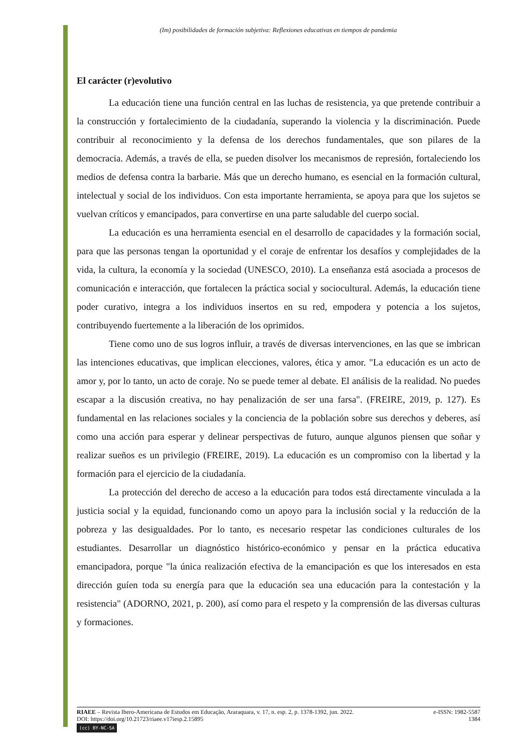(Im) posibilidades de formación subjetiva: Reflexiones educativas en tiempos de pandemia
El carácter (r)evolutivo
La educación tiene una función central en las luchas de resistencia, ya que pretende contribuir a la construcción y fortalecimiento de la ciudadanía, superando la violencia y la discriminación. Puede contribuir al reconocimiento y la defensa de los derechos fundamentales, que son pilares de la democracia. Además, a través de ella, se pueden disolver los mecanismos de represión, fortaleciendo los medios de defensa contra la barbarie. Más que un derecho humano, es esencial en la formación cultural, intelectual y social de los individuos. Con esta importante herramienta, se apoya para que los sujetos se vuelvan críticos y emancipados, para convertirse en una parte saludable del cuerpo social.
La educación es una herramienta esencial en el desarrollo de capacidades y la formación social, para que las personas tengan la oportunidad y el coraje de enfrentar los desafíos y complejidades de la vida, la cultura, la economía y la sociedad (UNESCO, 2010). La enseñanza está asociada a procesos de comunicación e interacción, que fortalecen la práctica social y sociocultural. Además, la educación tiene poder curativo, integra a los individuos insertos en su red, empodera y potencia a los sujetos, contribuyendo fuertemente a la liberación de los oprimidos.
Tiene como uno de sus logros influir, a través de diversas intervenciones, en las que se imbrican las intenciones educativas, que implican elecciones, valores, ética y amor. "La educación es un acto de amor y, por lo tanto, un acto de coraje. No se puede temer al debate. El análisis de la realidad. No puedes escapar a la discusión creativa, no hay penalización de ser una farsa". (FREIRE, 2019, p. 127). Es fundamental en las relaciones sociales y la conciencia de la población sobre sus derechos y deberes, así como una acción para esperar y delinear perspectivas de futuro, aunque algunos piensen que soñar y realizar sueños es un privilegio (FREIRE, 2019). La educación es un compromiso con la libertad y la formación para el ejercicio de la ciudadanía.
La protección del derecho de acceso a la educación para todos está directamente vinculada a la justicia social y la equidad, funcionando como un apoyo para la inclusión social y la reducción de la pobreza y las desigualdades. Por lo tanto, es necesario respetar las condiciones culturales de los estudiantes. Desarrollar un diagnóstico histórico-económico y pensar en la práctica educativa emancipadora, porque "la única realización efectiva de la emancipación es que los interesados en esta dirección guíen toda su energía para que la educación sea una educación para la contestación y la resistencia" (ADORNO, 2021, p. 200), así como para el respeto y la comprensión de las diversas culturas y formaciones.
RIAEE – Revista Ibero-Americana de Estudos em Educação, Araraquara, v. 17, n. esp. 2, p. 1378-1392, jun. 2022. e-ISSN: 1982-5587
DOI: https://doi.org/10.21723/riaee.v17iesp.2.15895 1384
(cc) BY-NC-SA